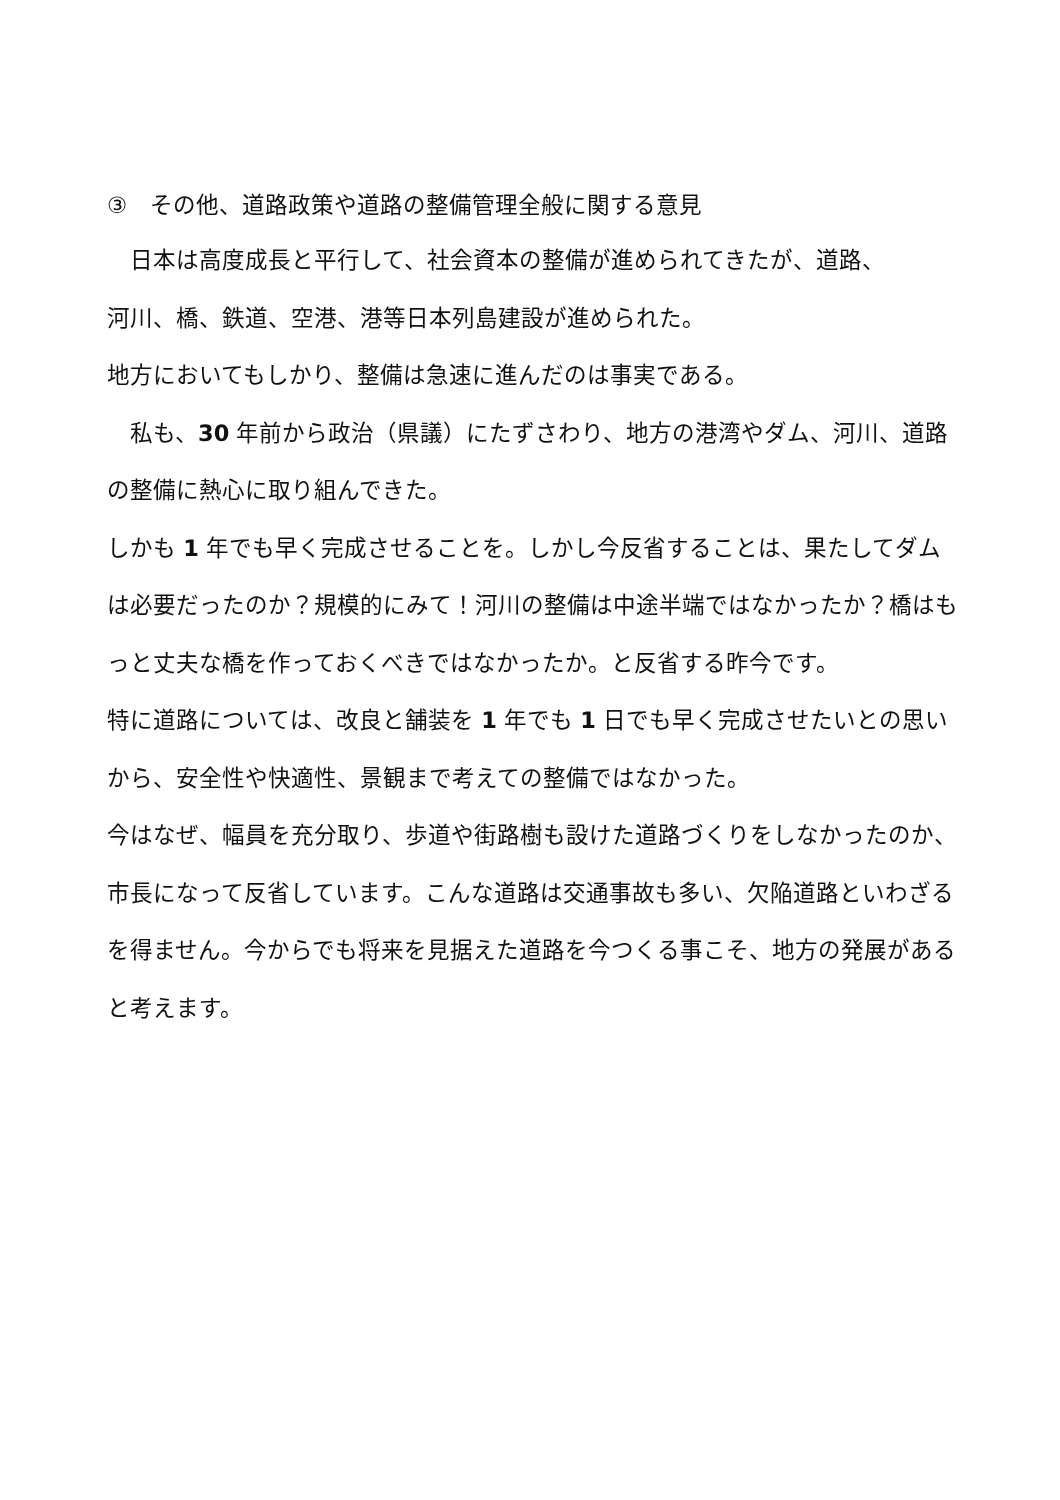③　その他、道路政策や道路の整備管理全般に関する意見
　日本は高度成長と平行して、社会資本の整備が進められてきたが、道路、
河川、橋、鉄道、空港、港等日本列島建設が進められた。
地方においてもしかり、整備は急速に進んだのは事実である。
　私も、30 年前から政治（県議）にたずさわり、地方の港湾やダム、河川、道路の整備に熱心に取り組んできた。
しかも 1 年でも早く完成させることを。しかし今反省することは、果たしてダムは必要だったのか？規模的にみて！河川の整備は中途半端ではなかったか？橋はもっと丈夫な橋を作っておくべきではなかったか。と反省する昨今です。
特に道路については、改良と舗装を 1 年でも 1 日でも早く完成させたいとの思いから、安全性や快適性、景観まで考えての整備ではなかった。
今はなぜ、幅員を充分取り、歩道や街路樹も設けた道路づくりをしなかったのか、市長になって反省しています。こんな道路は交通事故も多い、欠陥道路といわざるを得ません。今からでも将来を見据えた道路を今つくる事こそ、地方の発展があると考えます。